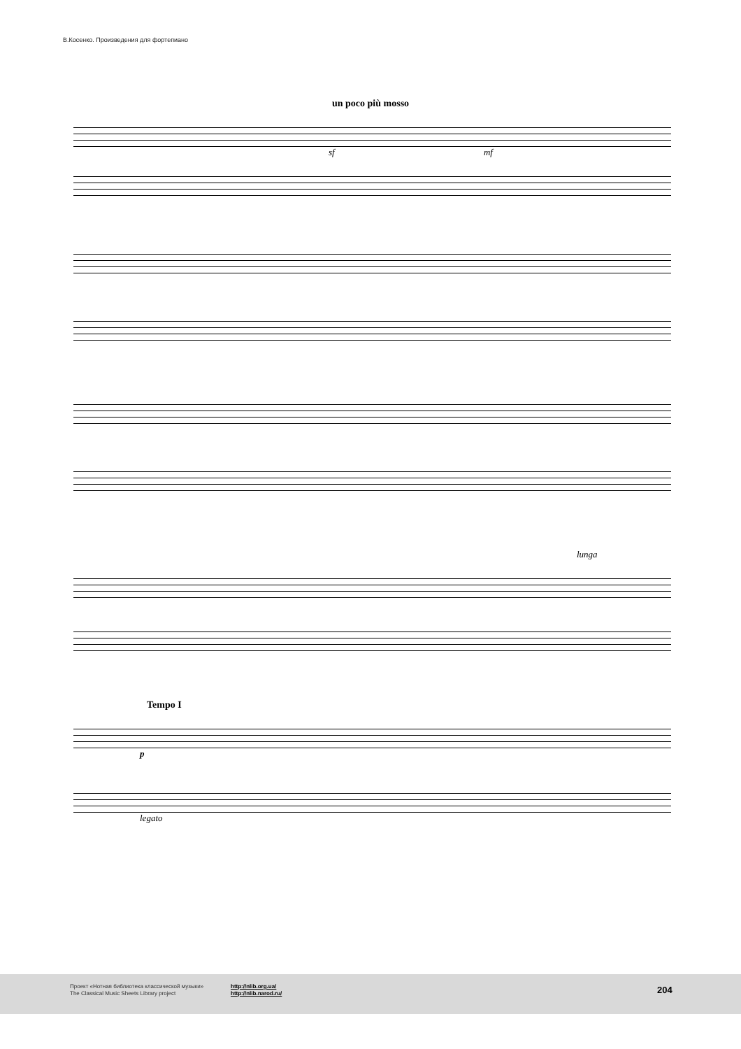В.Косенко. Произведения для фортепиано
un poco più mosso
sf mf
lunga
Tempo I
p
legato
Проект «Нотная библиотека классической музыки»
The Classical Music Sheets Library project
http://nlib.org.ua/
http://nlib.narod.ru/
204